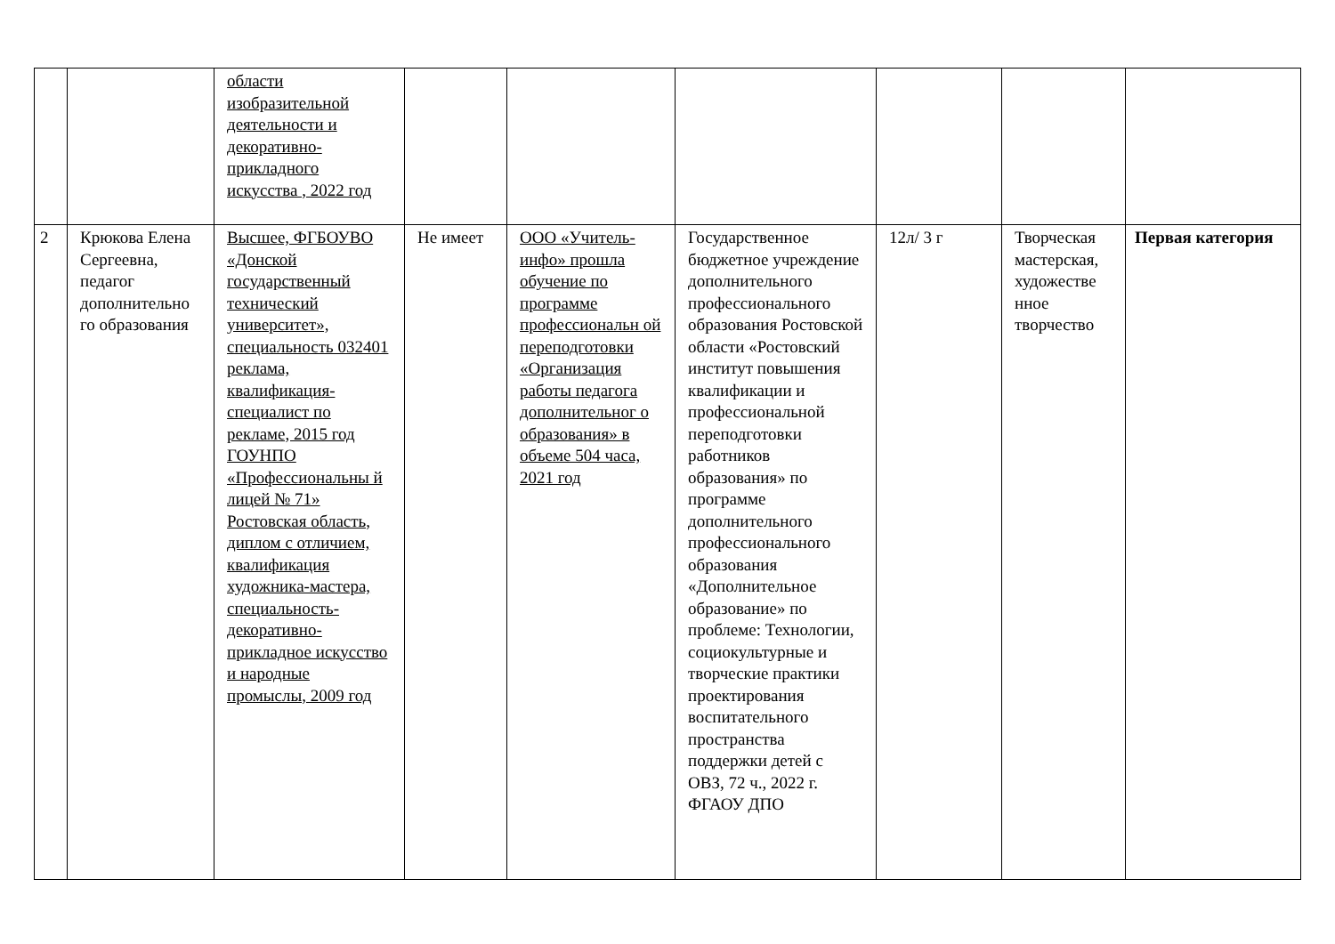| | | области изобразительной деятельности и декоративно-прикладного искусства , 2022 год | | | | | | |
| 2 | Крюкова Елена Сергеевна, педагог дополнительно го образования | Высшее, ФГБОУВО «Донской государственный технический университет», специальность 032401 реклама, квалификация-специалист по рекламе, 2015 год ГОУНПО «Профессиональны й лицей № 71» Ростовская область, диплом с отличием, квалификация художника-мастера, специальность-декоративно-прикладное искусство и народные промыслы, 2009 год | Не имеет | ООО «Учитель-инфо» прошла обучение по программе профессиональн ой переподготовки «Организация работы педагога дополнительног о образования» в объеме 504 часа, 2021 год | Государственное бюджетное учреждение дополнительного профессионального образования Ростовской области «Ростовский институт повышения квалификации и профессиональной переподготовки работников образования» по программе дополнительного профессионального образования «Дополнительное образование» по проблеме: Технологии, социокультурные и творческие практики проектирования воспитательного пространства поддержки детей с ОВЗ, 72 ч., 2022 г. ФГАОУ ДПО | 12л/ 3 г | Творческая мастерская, художестве нное творчество | Первая категория |